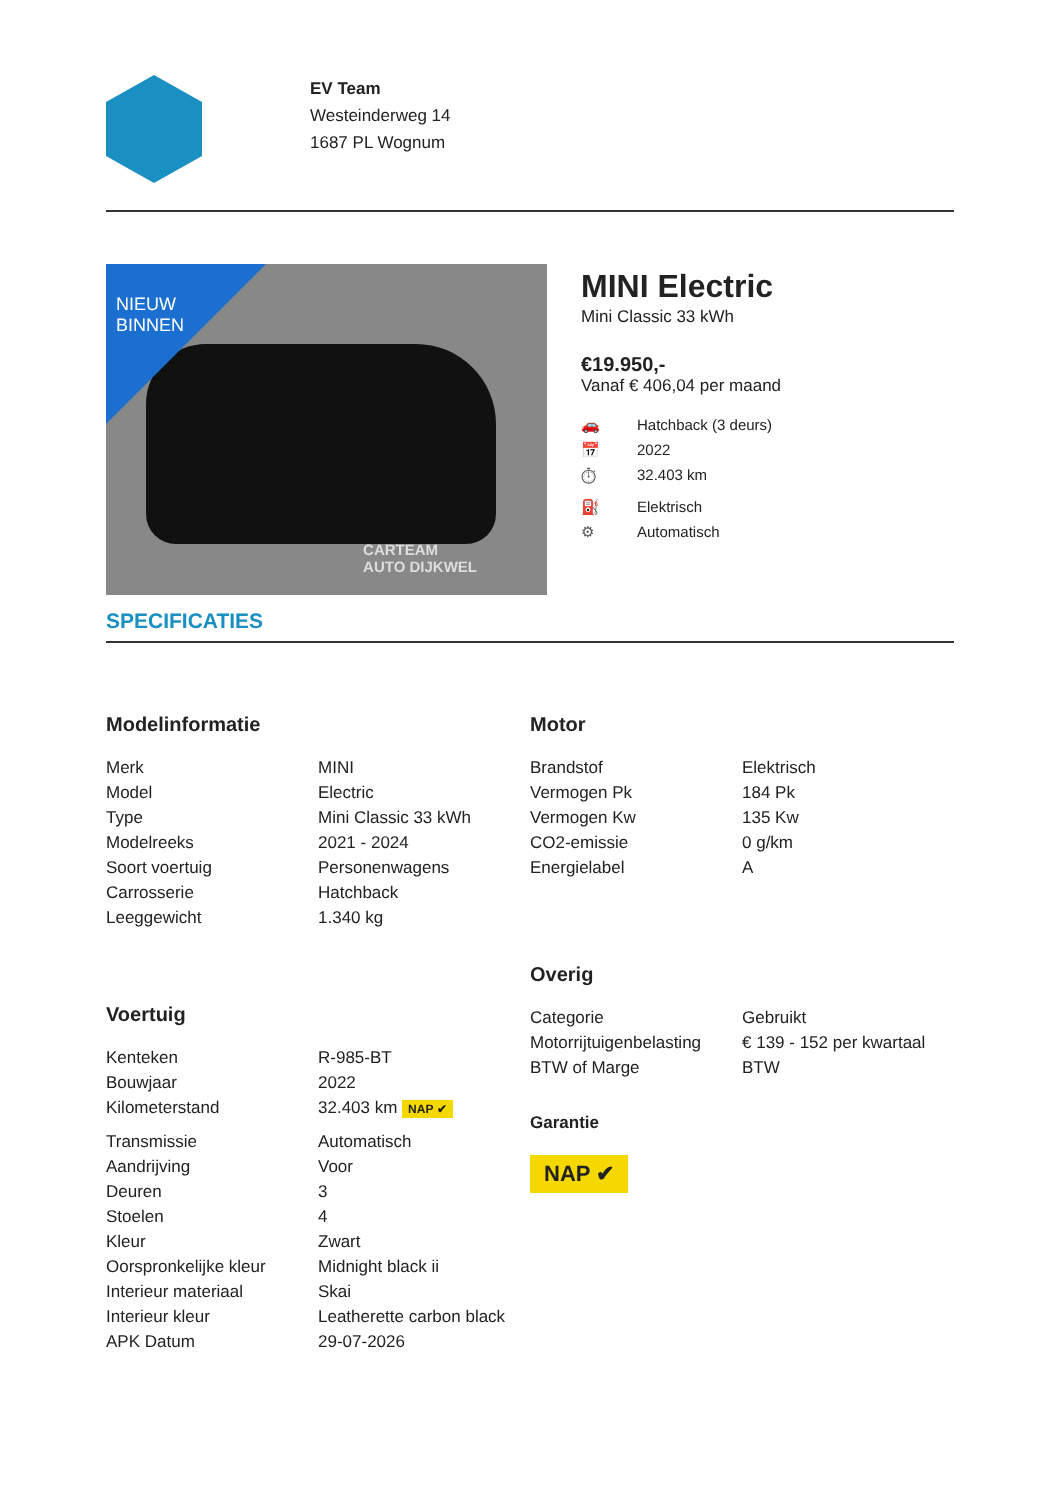EV Team
Westeinderweg 14
1687 PL Wognum
NIEUW
BINNEN
CARTEAM
AUTO DIJKWEL
MINI Electric
Mini Classic 33 kWh
€19.950,-
Vanaf € 406,04 per maand
🚗 Hatchback (3 deurs)
📅 2022
⏱ 32.403 km
⛽ Elektrisch
⚙ Automatisch
SPECIFICATIES
Modelinformatie
| Merk | MINI |
| Model | Electric |
| Type | Mini Classic 33 kWh |
| Modelreeks | 2021 - 2024 |
| Soort voertuig | Personenwagens |
| Carrosserie | Hatchback |
| Leeggewicht | 1.340 kg |
Voertuig
| Kenteken | R-985-BT |
| Bouwjaar | 2022 |
| Kilometerstand | 32.403 km NAP ✔ |
| Transmissie | Automatisch |
| Aandrijving | Voor |
| Deuren | 3 |
| Stoelen | 4 |
| Kleur | Zwart |
| Oorspronkelijke kleur | Midnight black ii |
| Interieur materiaal | Skai |
| Interieur kleur | Leatherette carbon black |
| APK Datum | 29-07-2026 |
Motor
| Brandstof | Elektrisch |
| Vermogen Pk | 184 Pk |
| Vermogen Kw | 135 Kw |
| CO2-emissie | 0 g/km |
| Energielabel | A |
Overig
| Categorie | Gebruikt |
| Motorrijtuigenbelasting | € 139 - 152 per kwartaal |
| BTW of Marge | BTW |
Garantie
NAP ✔